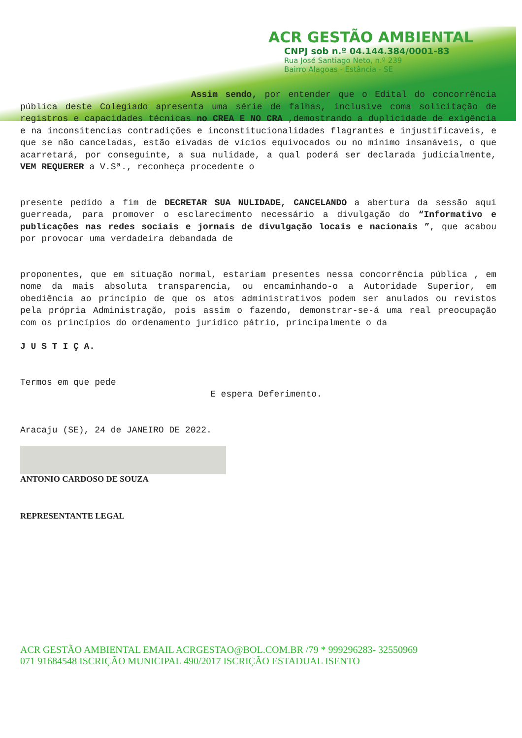ACR GESTÃO AMBIENTAL
CNPJ sob n.º 04.144.384/0001-83
Rua José Santiago Neto, n.º 239
Bairro Alagoas - Estância - SE
Assim sendo, por entender que o Edital do concorrência pública deste Colegiado apresenta uma série de falhas, inclusive coma solicitação de registros e capacidades técnicas no CREA E NO CRA ,demostrando a duplicidade de exigência e na inconsitencias contradições e inconstitucionalidades flagrantes e injustificaveis, e que se não canceladas, estão eivadas de vícios equivocados ou no mínimo insanáveis, o que acarretará, por conseguinte, a sua nulidade, a qual poderá ser declarada judicialmente, VEM REQUERER a V.Sª., reconheça procedente o
presente pedido a fim de DECRETAR SUA NULIDADE, CANCELANDO a abertura da sessão aqui guerreada, para promover o esclarecimento necessário a divulgação do “Informativo e publicações nas redes sociais e jornais de divulgação locais e nacionais ”, que acabou por provocar uma verdadeira debandada de
proponentes, que em situação normal, estariam presentes nessa concorrência pública , em nome da mais absoluta transparencia, ou encaminhando-o a Autoridade Superior, em obediência ao princípio de que os atos administrativos podem ser anulados ou revistos pela própria Administração, pois assim o fazendo, demonstrar-se-á uma real preocupação com os princípios do ordenamento jurídico pátrio, principalmente o da
J U S T I Ç A.
Termos em que pede
E espera Deferimento.
Aracaju (SE), 24 de JANEIRO DE 2022.
ANTONIO CARDOSO DE SOUZA
REPRESENTANTE LEGAL
ACR GESTÃO AMBIENTAL EMAIL ACRGESTAO@BOL.COM.BR /79 * 999296283- 32550969
071 91684548 ISCRIÇÃO MUNICIPAL 490/2017 ISCRIÇÃO ESTADUAL ISENTO